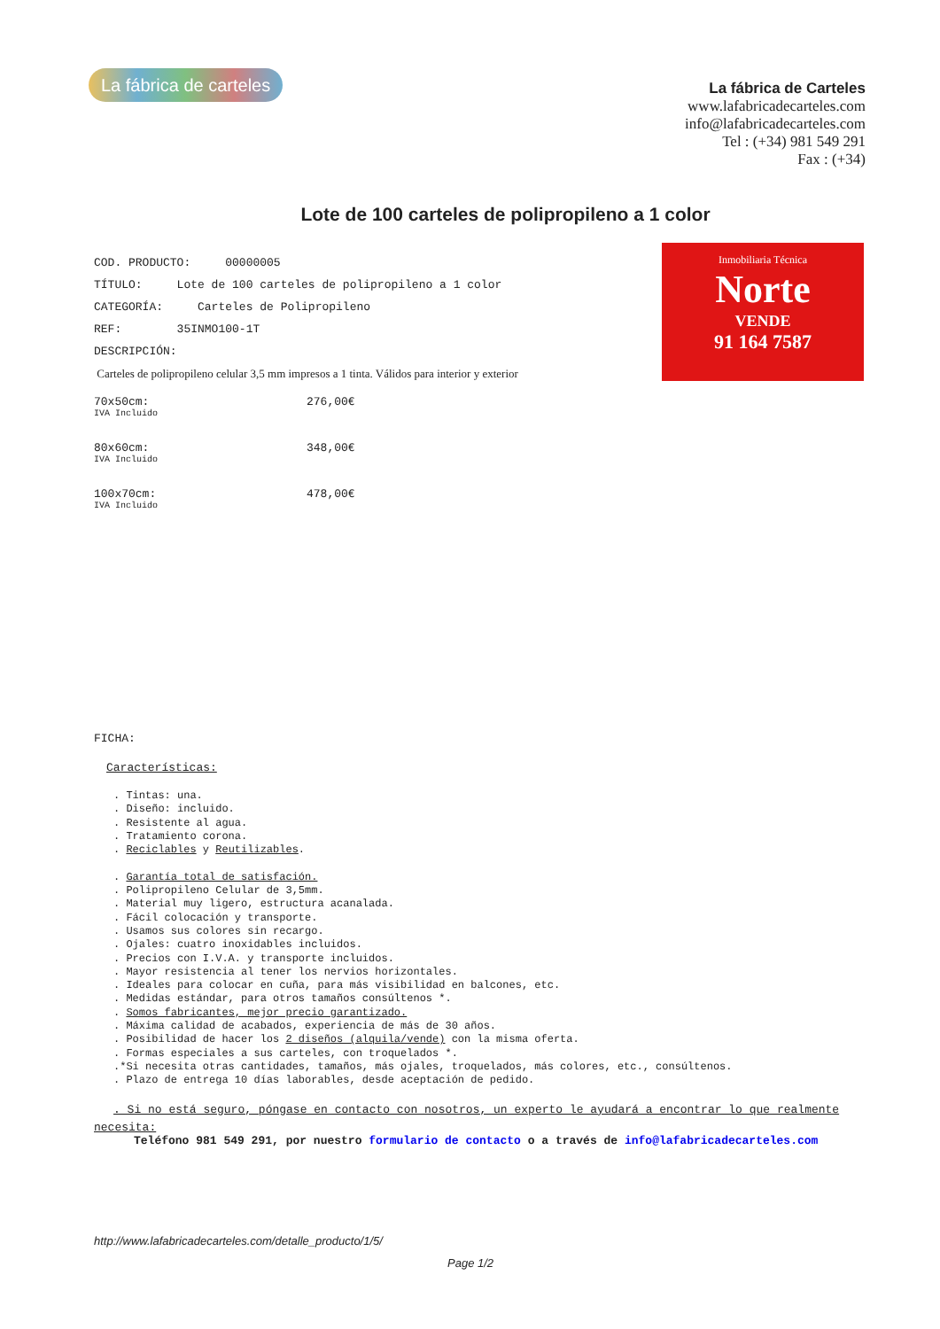La fábrica de carteles
La fábrica de Carteles
www.lafabricadecarteles.com
info@lafabricadecarteles.com
Tel : (+34) 981 549 291
Fax : (+34)
Lote de 100 carteles de polipropileno a 1 colo​r
Inmobiliaria Técnica
Norte
VENDE
91 164 7587
COD. PRODUCTO: 00000005
TÍTULO: Lote de 100 carteles de polipropileno a 1 color
CATEGORÍA: Carteles de Polipropileno
REF: 35INMO100-1T
DESCRIPCIÓN:
Carteles de polipropileno celular 3,5 mm impresos a 1 tinta. Válidos para interior y exterior
70x50cm:
IVA Incluido
276,00€
80x60cm:
IVA Incluido
348,00€
100x70cm:
IVA Incluido
478,00€
FICHA:
Características:
. Tintas: una.
. Diseño: incluido.
. Resistente al agua.
. Tratamiento corona.
. Reciclables y Reutilizables.
. Garantía total de satisfación.
. Polipropileno Celular de 3,5mm.
. Material muy ligero, estructura acanalada.
. Fácil colocación y transporte.
. Usamos sus colores sin recargo.
. Ojales: cuatro inoxidables incluidos.
. Precios con I.V.A. y transporte incluidos.
. Mayor resistencia al tener los nervios horizontales.
. Ideales para colocar en cuña, para más visibilidad en balcones, etc.
. Medidas estándar, para otros tamaños consúltenos *.
. Somos fabricantes, mejor precio garantizado.
. Máxima calidad de acabados, experiencia de más de 30 años.
. Posibilidad de hacer los 2 diseños (alquila/vende) con la misma oferta.
. Formas especiales a sus carteles, con troquelados *.
.*Si necesita otras cantidades, tamaños, más ojales, troquelados, más colores, etc., consúltenos.
. Plazo de entrega 10 días laborables, desde aceptación de pedido.
. Si no está seguro, póngase en contacto con nosotros, un experto le ayudará a encontrar lo que realmente
necesita:
Teléfono 981 549 291, por nuestro formulario de contacto o a través de info@lafabricadecarteles.com
http://www.lafabricadecarteles.com/detalle_producto/1/5/
Page 1/2